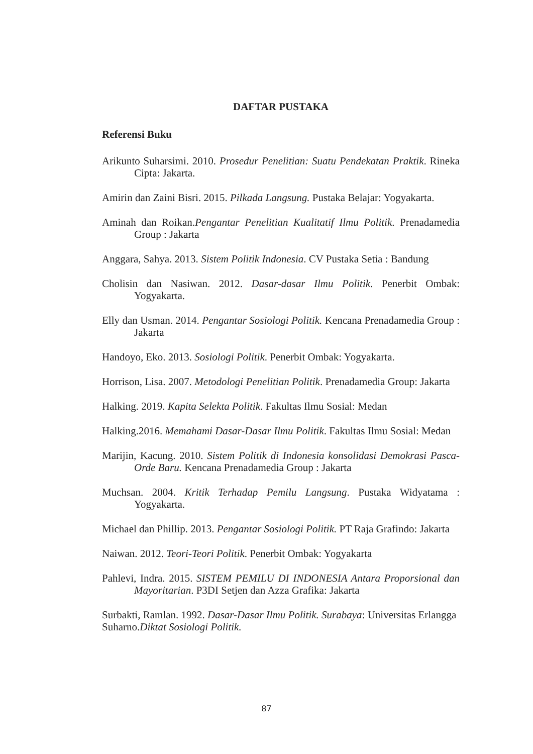DAFTAR PUSTAKA
Referensi Buku
Arikunto Suharsimi. 2010. Prosedur Penelitian: Suatu Pendekatan Praktik. Rineka Cipta: Jakarta.
Amirin dan Zaini Bisri. 2015. Pilkada Langsung. Pustaka Belajar: Yogyakarta.
Aminah dan Roikan.Pengantar Penelitian Kualitatif Ilmu Politik. Prenadamedia Group : Jakarta
Anggara, Sahya. 2013. Sistem Politik Indonesia. CV Pustaka Setia : Bandung
Cholisin dan Nasiwan. 2012. Dasar-dasar Ilmu Politik. Penerbit Ombak: Yogyakarta.
Elly dan Usman. 2014. Pengantar Sosiologi Politik. Kencana Prenadamedia Group : Jakarta
Handoyo, Eko. 2013. Sosiologi Politik. Penerbit Ombak: Yogyakarta.
Horrison, Lisa. 2007. Metodologi Penelitian Politik. Prenadamedia Group: Jakarta
Halking. 2019. Kapita Selekta Politik. Fakultas Ilmu Sosial: Medan
Halking.2016. Memahami Dasar-Dasar Ilmu Politik. Fakultas Ilmu Sosial: Medan
Marijin, Kacung. 2010. Sistem Politik di Indonesia konsolidasi Demokrasi Pasca-Orde Baru. Kencana Prenadamedia Group : Jakarta
Muchsan. 2004. Kritik Terhadap Pemilu Langsung. Pustaka Widyatama : Yogyakarta.
Michael dan Phillip. 2013. Pengantar Sosiologi Politik. PT Raja Grafindo: Jakarta
Naiwan. 2012. Teori-Teori Politik. Penerbit Ombak: Yogyakarta
Pahlevi, Indra. 2015. SISTEM PEMILU DI INDONESIA Antara Proporsional dan Mayoritarian. P3DI Setjen dan Azza Grafika: Jakarta
Surbakti, Ramlan. 1992. Dasar-Dasar Ilmu Politik. Surabaya: Universitas Erlangga
Suharno.Diktat Sosiologi Politik.
87